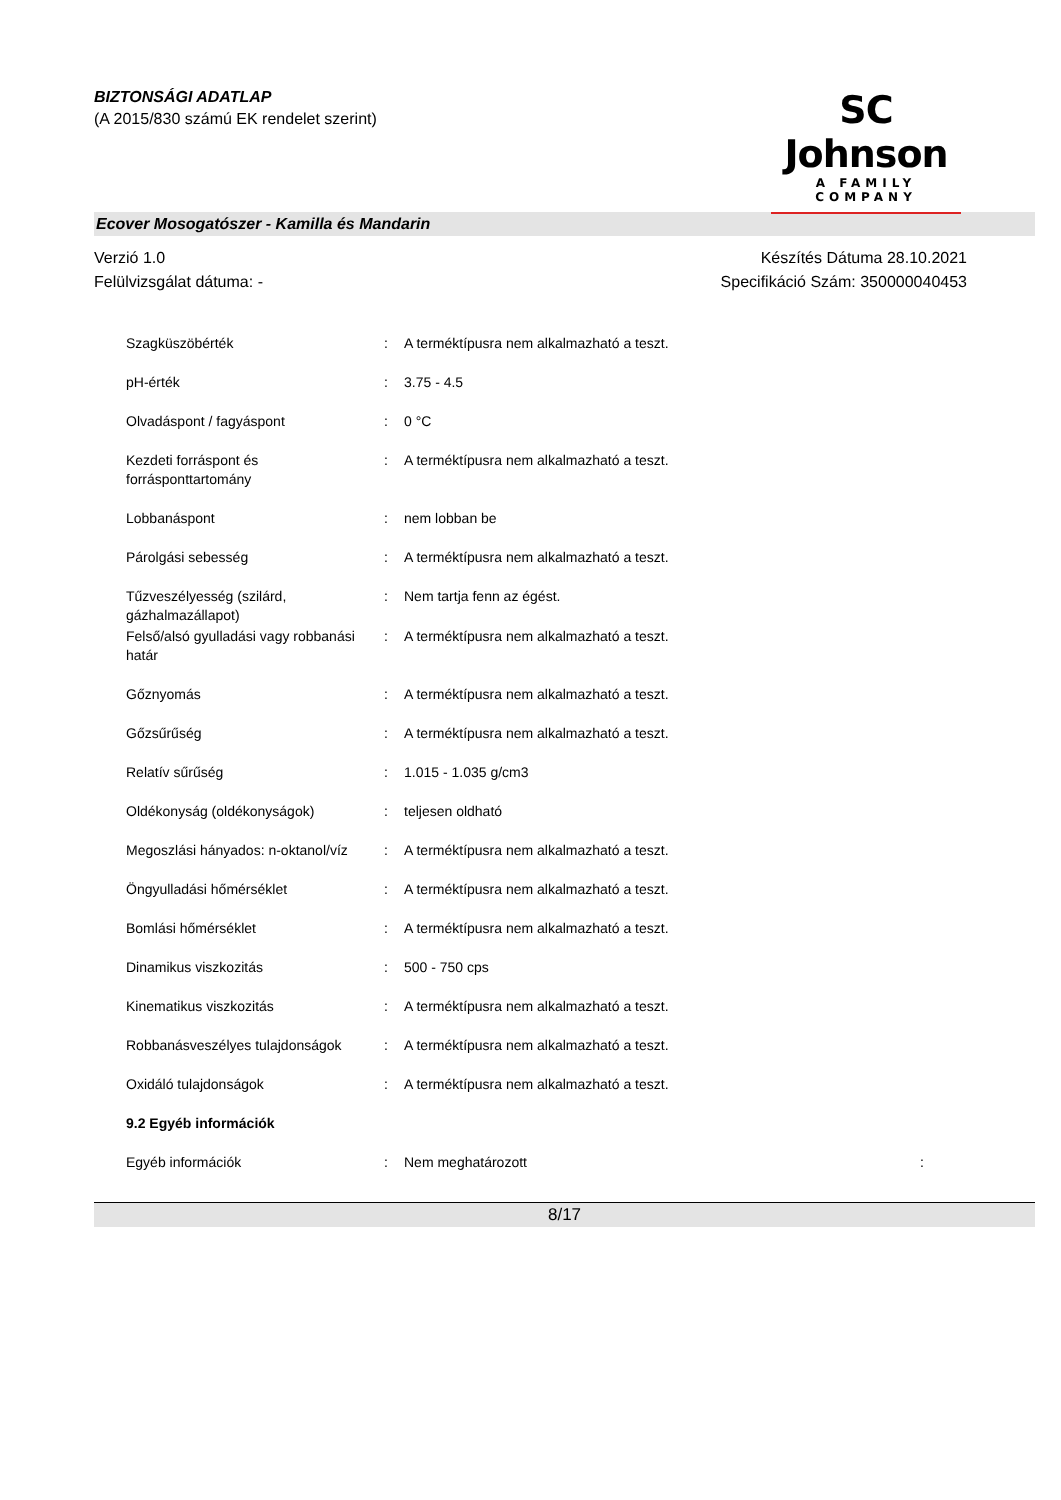BIZTONSÁGI ADATLAP
(A 2015/830 számú EK rendelet szerint)
SC Johnson
A FAMILY COMPANY
Ecover Mosogatószer - Kamilla és Mandarin
Verzió 1.0
Felülvizsgálat dátuma: -
Készítés Dátuma 28.10.2021
Specifikáció Szám: 350000040453
| Szagküszöbérték | : | A terméktípusra nem alkalmazható a teszt. |
| pH-érték | : | 3.75 - 4.5 |
| Olvadáspont / fagyáspont | : | 0 °C |
| Kezdeti forráspont és forrásponttartomány | : | A terméktípusra nem alkalmazható a teszt. |
| Lobbanáspont | : | nem lobban be |
| Párolgási sebesség | : | A terméktípusra nem alkalmazható a teszt. |
| Tűzveszélyesség (szilárd, gázhalmazállapot) | : | Nem tartja fenn az égést. |
| Felső/alsó gyulladási vagy robbanási határ | : | A terméktípusra nem alkalmazható a teszt. |
| Gőznyomás | : | A terméktípusra nem alkalmazható a teszt. |
| Gőzsűrűség | : | A terméktípusra nem alkalmazható a teszt. |
| Relatív sűrűség | : | 1.015 - 1.035 g/cm3 |
| Oldékonyság (oldékonyságok) | : | teljesen oldható |
| Megoszlási hányados: n-oktanol/víz | : | A terméktípusra nem alkalmazható a teszt. |
| Öngyulladási hőmérséklet | : | A terméktípusra nem alkalmazható a teszt. |
| Bomlási hőmérséklet | : | A terméktípusra nem alkalmazható a teszt. |
| Dinamikus viszkozitás | : | 500 - 750 cps |
| Kinematikus viszkozitás | : | A terméktípusra nem alkalmazható a teszt. |
| Robbanásveszélyes tulajdonságok | : | A terméktípusra nem alkalmazható a teszt. |
| Oxidáló tulajdonságok | : | A terméktípusra nem alkalmazható a teszt. |
| 9.2 Egyéb információk | | |
| Egyéb információk | : | Nem meghatározott : |
8/17